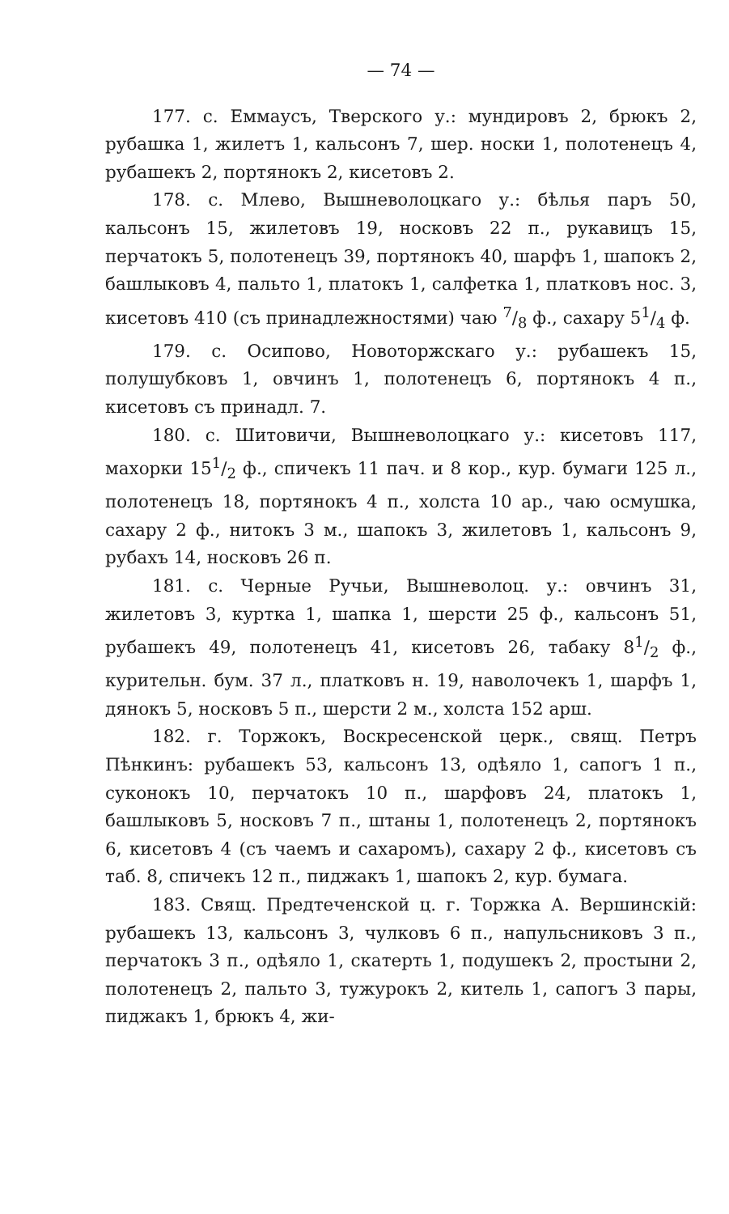— 74 —
177. с. Еммаусъ, Тверского у.: мундировъ 2, брюкъ 2, рубашка 1, жилетъ 1, кальсонъ 7, шер. носки 1, полотенецъ 4, рубашекъ 2, портянокъ 2, кисетовъ 2.
178. с. Млево, Вышневолоцкаго у.: бѣлья паръ 50, кальсонъ 15, жилетовъ 19, носковъ 22 п., рукавицъ 15, перчатокъ 5, полотенецъ 39, портянокъ 40, шарфъ 1, шапокъ 2, башлыковъ 4, пальто 1, платокъ 1, салфетка 1, платковъ нос. 3, кисетовъ 410 (съ принадлежностями) чаю 7/8 ф., сахару 51/4 ф.
179. с. Осипово, Новоторжскаго у.: рубашекъ 15, полушубковъ 1, овчинъ 1, полотенецъ 6, портянокъ 4 п., кисетовъ съ принадл. 7.
180. с. Шитовичи, Вышневолоцкаго у.: кисетовъ 117, махорки 151/2 ф., спичекъ 11 пач. и 8 кор., кур. бумаги 125 л., полотенецъ 18, портянокъ 4 п., холста 10 ар., чаю осмушка, сахару 2 ф., нитокъ 3 м., шапокъ 3, жилетовъ 1, кальсонъ 9, рубахъ 14, носковъ 26 п.
181. с. Черные Ручьи, Вышневолоц. у.: овчинъ 31, жилетовъ 3, куртка 1, шапка 1, шерсти 25 ф., кальсонъ 51, рубашекъ 49, полотенецъ 41, кисетовъ 26, табаку 81/2 ф., курительн. бум. 37 л., платковъ н. 19, наволочекъ 1, шарфъ 1, дянокъ 5, носковъ 5 п., шерсти 2 м., холста 152 арш.
182. г. Торжокъ, Воскресенской церк., свящ. Петръ Пѣнкинъ: рубашекъ 53, кальсонъ 13, одѣяло 1, сапогъ 1 п., суконокъ 10, перчатокъ 10 п., шарфовъ 24, платокъ 1, башлыковъ 5, носковъ 7 п., штаны 1, полотенецъ 2, портянокъ 6, кисетовъ 4 (съ чаемъ и сахаромъ), сахару 2 ф., кисетовъ съ таб. 8, спичекъ 12 п., пиджакъ 1, шапокъ 2, кур. бумага.
183. Свящ. Предтеченской ц. г. Торжка А. Вершинскій: рубашекъ 13, кальсонъ 3, чулковъ 6 п., напульсниковъ 3 п., перчатокъ 3 п., одѣяло 1, скатерть 1, подушекъ 2, простыни 2, полотенецъ 2, пальто 3, тужурокъ 2, китель 1, сапогъ 3 пары, пиджакъ 1, брюкъ 4, жи-